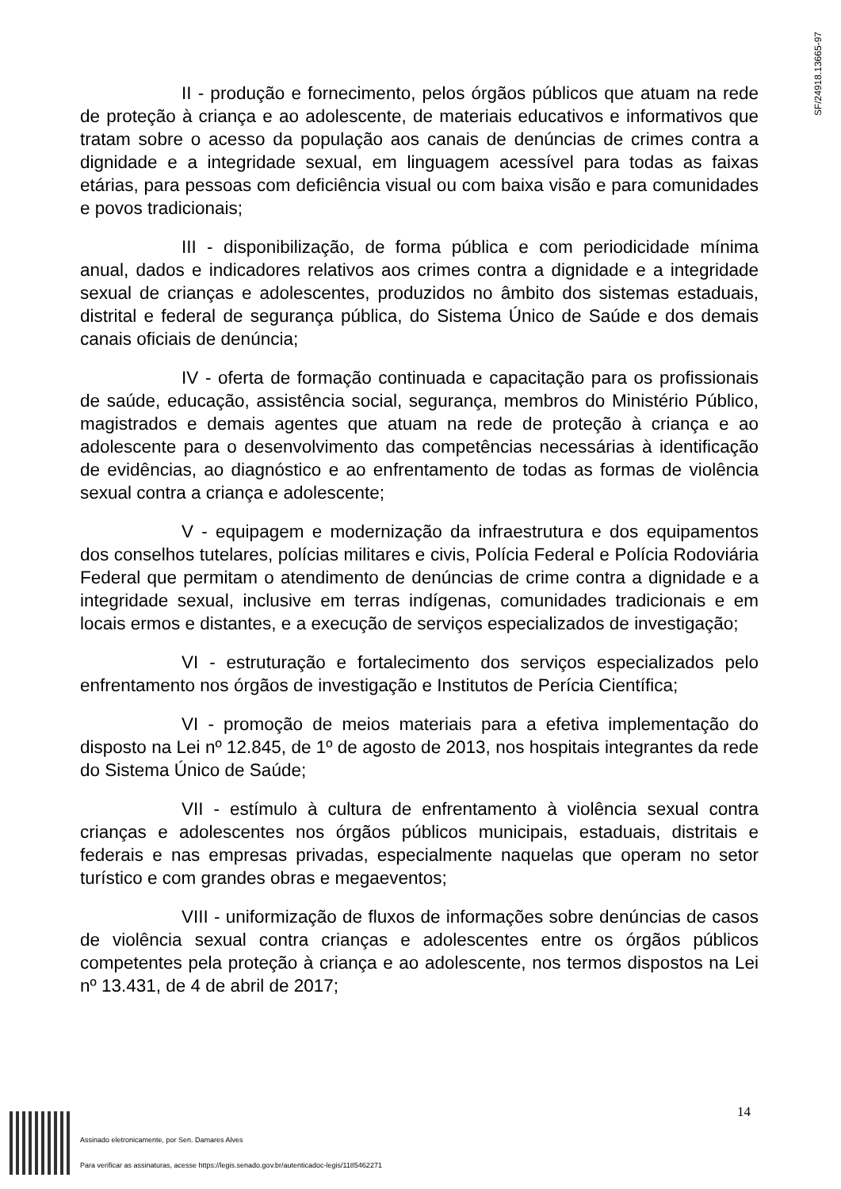SF/24918.13665-97
II - produção e fornecimento, pelos órgãos públicos que atuam na rede de proteção à criança e ao adolescente, de materiais educativos e informativos que tratam sobre o acesso da população aos canais de denúncias de crimes contra a dignidade e a integridade sexual, em linguagem acessível para todas as faixas etárias, para pessoas com deficiência visual ou com baixa visão e para comunidades e povos tradicionais;
III - disponibilização, de forma pública e com periodicidade mínima anual, dados e indicadores relativos aos crimes contra a dignidade e a integridade sexual de crianças e adolescentes, produzidos no âmbito dos sistemas estaduais, distrital e federal de segurança pública, do Sistema Único de Saúde e dos demais canais oficiais de denúncia;
IV - oferta de formação continuada e capacitação para os profissionais de saúde, educação, assistência social, segurança, membros do Ministério Público, magistrados e demais agentes que atuam na rede de proteção à criança e ao adolescente para o desenvolvimento das competências necessárias à identificação de evidências, ao diagnóstico e ao enfrentamento de todas as formas de violência sexual contra a criança e adolescente;
V - equipagem e modernização da infraestrutura e dos equipamentos dos conselhos tutelares, polícias militares e civis, Polícia Federal e Polícia Rodoviária Federal que permitam o atendimento de denúncias de crime contra a dignidade e a integridade sexual, inclusive em terras indígenas, comunidades tradicionais e em locais ermos e distantes, e a execução de serviços especializados de investigação;
VI - estruturação e fortalecimento dos serviços especializados pelo enfrentamento nos órgãos de investigação e Institutos de Perícia Científica;
VI - promoção de meios materiais para a efetiva implementação do disposto na Lei nº 12.845, de 1º de agosto de 2013, nos hospitais integrantes da rede do Sistema Único de Saúde;
VII - estímulo à cultura de enfrentamento à violência sexual contra crianças e adolescentes nos órgãos públicos municipais, estaduais, distritais e federais e nas empresas privadas, especialmente naquelas que operam no setor turístico e com grandes obras e megaeventos;
VIII - uniformização de fluxos de informações sobre denúncias de casos de violência sexual contra crianças e adolescentes entre os órgãos públicos competentes pela proteção à criança e ao adolescente, nos termos dispostos na Lei nº 13.431, de 4 de abril de 2017;
14
Assinado eletronicamente, por Sen. Damares Alves
Para verificar as assinaturas, acesse https://legis.senado.gov.br/autenticadoc-legis/1185462271